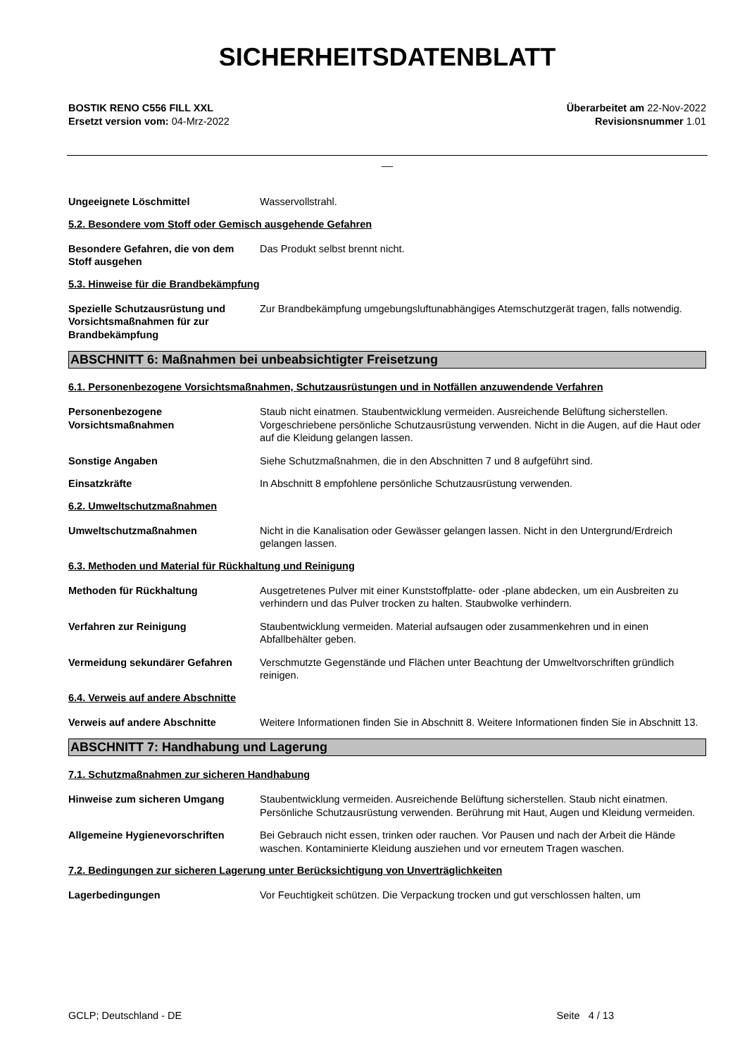SICHERHEITSDATENBLATT
BOSTIK RENO C556 FILL XXL
Ersetzt version vom: 04-Mrz-2022
Überarbeitet am 22-Nov-2022
Revisionsnummer 1.01
__
Ungeeignete Löschmittel Wasservollstrahl.
5.2. Besondere vom Stoff oder Gemisch ausgehende Gefahren
Besondere Gefahren, die von dem Stoff ausgehen
Das Produkt selbst brennt nicht.
5.3. Hinweise für die Brandbekämpfung
Spezielle Schutzausrüstung und Vorsichtsmaßnahmen für zur Brandbekämpfung
Zur Brandbekämpfung umgebungsluftunabhängiges Atemschutzgerät tragen, falls notwendig.
ABSCHNITT 6: Maßnahmen bei unbeabsichtigter Freisetzung
6.1. Personenbezogene Vorsichtsmaßnahmen, Schutzausrüstungen und in Notfällen anzuwendende Verfahren
Personenbezogene Vorsichtsmaßnahmen
Staub nicht einatmen. Staubentwicklung vermeiden. Ausreichende Belüftung sicherstellen. Vorgeschriebene persönliche Schutzausrüstung verwenden. Nicht in die Augen, auf die Haut oder auf die Kleidung gelangen lassen.
Sonstige Angaben Siehe Schutzmaßnahmen, die in den Abschnitten 7 und 8 aufgeführt sind.
Einsatzkräfte In Abschnitt 8 empfohlene persönliche Schutzausrüstung verwenden.
6.2. Umweltschutzmaßnahmen
Umweltschutzmaßnahmen Nicht in die Kanalisation oder Gewässer gelangen lassen. Nicht in den Untergrund/Erdreich gelangen lassen.
6.3. Methoden und Material für Rückhaltung und Reinigung
Methoden für Rückhaltung Ausgetretenes Pulver mit einer Kunststoffplatte- oder -plane abdecken, um ein Ausbreiten zu verhindern und das Pulver trocken zu halten. Staubwolke verhindern.
Verfahren zur Reinigung Staubentwicklung vermeiden. Material aufsaugen oder zusammenkehren und in einen Abfallbehälter geben.
Vermeidung sekundärer Gefahren Verschmutzte Gegenstände und Flächen unter Beachtung der Umweltvorschriften gründlich reinigen.
6.4. Verweis auf andere Abschnitte
Verweis auf andere Abschnitte Weitere Informationen finden Sie in Abschnitt 8. Weitere Informationen finden Sie in Abschnitt 13.
ABSCHNITT 7: Handhabung und Lagerung
7.1. Schutzmaßnahmen zur sicheren Handhabung
Hinweise zum sicheren Umgang Staubentwicklung vermeiden. Ausreichende Belüftung sicherstellen. Staub nicht einatmen. Persönliche Schutzausrüstung verwenden. Berührung mit Haut, Augen und Kleidung vermeiden.
Allgemeine Hygienevorschriften Bei Gebrauch nicht essen, trinken oder rauchen. Vor Pausen und nach der Arbeit die Hände waschen. Kontaminierte Kleidung ausziehen und vor erneutem Tragen waschen.
7.2. Bedingungen zur sicheren Lagerung unter Berücksichtigung von Unverträglichkeiten
Lagerbedingungen Vor Feuchtigkeit schützen. Die Verpackung trocken und gut verschlossen halten, um
GCLP; Deutschland - DE Seite 4 / 13